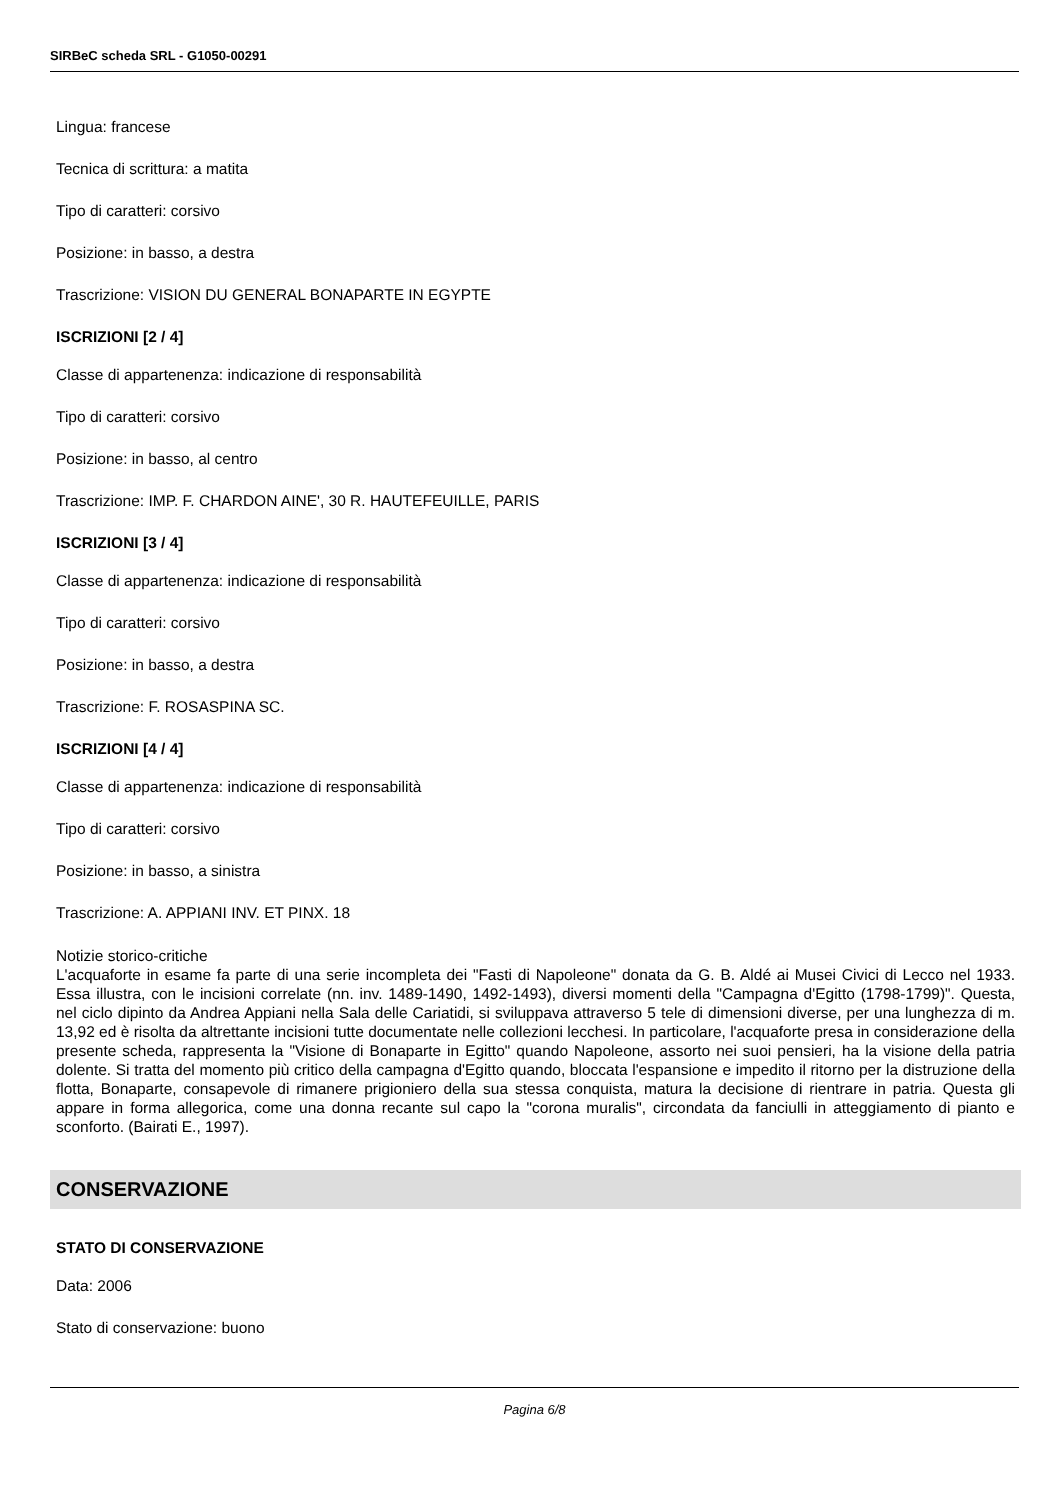SIRBeC scheda SRL - G1050-00291
Lingua: francese
Tecnica di scrittura: a matita
Tipo di caratteri: corsivo
Posizione: in basso, a destra
Trascrizione: VISION DU GENERAL BONAPARTE IN EGYPTE
ISCRIZIONI [2 / 4]
Classe di appartenenza: indicazione di responsabilità
Tipo di caratteri: corsivo
Posizione: in basso, al centro
Trascrizione: IMP. F. CHARDON AINE', 30 R. HAUTEFEUILLE, PARIS
ISCRIZIONI [3 / 4]
Classe di appartenenza: indicazione di responsabilità
Tipo di caratteri: corsivo
Posizione: in basso, a destra
Trascrizione: F. ROSASPINA SC.
ISCRIZIONI [4 / 4]
Classe di appartenenza: indicazione di responsabilità
Tipo di caratteri: corsivo
Posizione: in basso, a sinistra
Trascrizione: A. APPIANI INV. ET PINX. 18
Notizie storico-critiche
L'acquaforte in esame fa parte di una serie incompleta dei "Fasti di Napoleone" donata da G. B. Aldé ai Musei Civici di Lecco nel 1933. Essa illustra, con le incisioni correlate (nn. inv. 1489-1490, 1492-1493), diversi momenti della "Campagna d'Egitto (1798-1799)". Questa, nel ciclo dipinto da Andrea Appiani nella Sala delle Cariatidi, si sviluppava attraverso 5 tele di dimensioni diverse, per una lunghezza di m. 13,92 ed è risolta da altrettante incisioni tutte documentate nelle collezioni lecchesi. In particolare, l'acquaforte presa in considerazione della presente scheda, rappresenta la "Visione di Bonaparte in Egitto" quando Napoleone, assorto nei suoi pensieri, ha la visione della patria dolente. Si tratta del momento più critico della campagna d'Egitto quando, bloccata l'espansione e impedito il ritorno per la distruzione della flotta, Bonaparte, consapevole di rimanere prigioniero della sua stessa conquista, matura la decisione di rientrare in patria. Questa gli appare in forma allegorica, come una donna recante sul capo la "corona muralis", circondata da fanciulli in atteggiamento di pianto e sconforto. (Bairati E., 1997).
CONSERVAZIONE
STATO DI CONSERVAZIONE
Data: 2006
Stato di conservazione: buono
Pagina 6/8